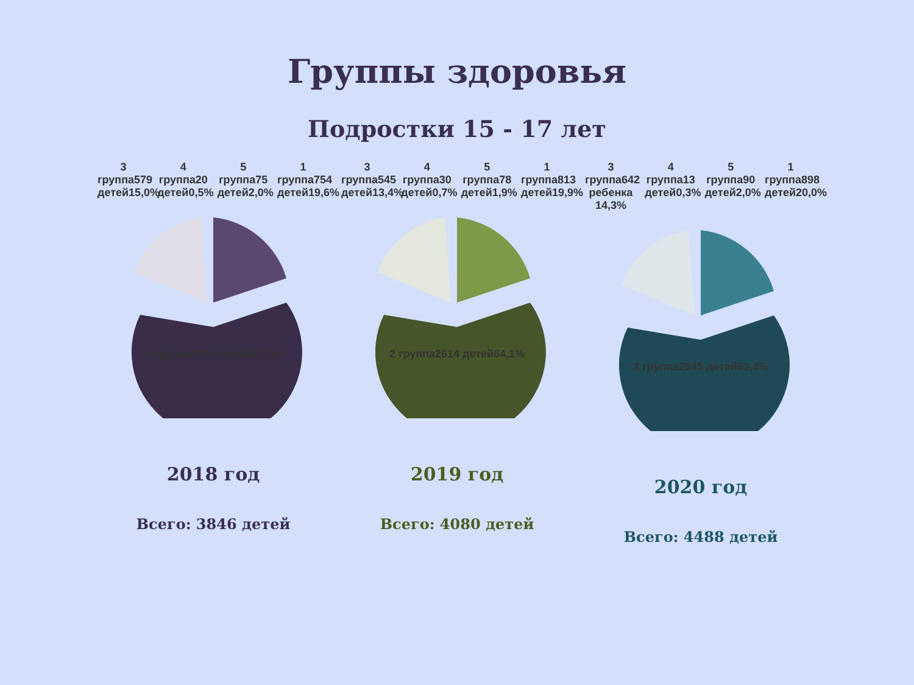Группы здоровья
Подростки 15 - 17 лет
3 группа579 детей15,0%
4 группа20 детей0,5%
5 группа75 детей2,0%
1 группа754 детей19,6%
2 группа2418 детей62,9%
2018 год
Всего: 3846 детей
3 группа545 детей13,4%
4 группа30 детей0,7%
5 группа78 детей1,9%
1 группа813 детей19,9%
2 группа2614 детей64,1%
2019 год
Всего: 4080 детей
3 группа642 ребенка 14,3%
4 группа13 детей0,3%
5 группа90 детей2,0%
1 группа898 детей20,0%
2 группа2845 детей63,4%
2020 год
Всего: 4488 детей